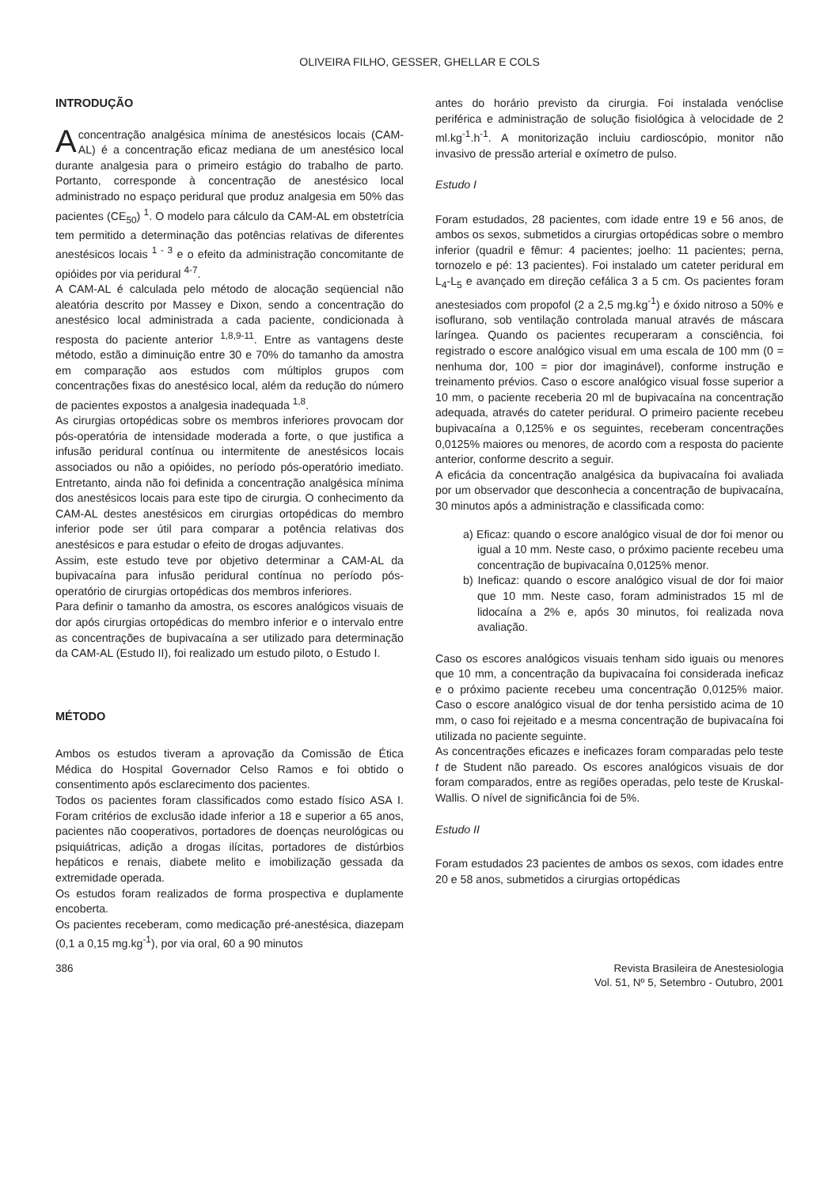OLIVEIRA FILHO, GESSER, GHELLAR E COLS
INTRODUÇÃO
Aconcentração analgésica mínima de anestésicos locais (CAM-AL) é a concentração eficaz mediana de um anestésico local durante analgesia para o primeiro estágio do trabalho de parto. Portanto, corresponde à concentração de anestésico local administrado no espaço peridural que produz analgesia em 50% das pacientes (CE<sub>50</sub>) <sup>1</sup>. O modelo para cálculo da CAM-AL em obstetrícia tem permitido a determinação das potências relativas de diferentes anestésicos locais <sup>1 - 3</sup> e o efeito da administração concomitante de opióides por via peridural <sup>4-7</sup>.
A CAM-AL é calculada pelo método de alocação seqüencial não aleatória descrito por Massey e Dixon, sendo a concentração do anestésico local administrada a cada paciente, condicionada à resposta do paciente anterior <sup>1,8,9-11</sup>. Entre as vantagens deste método, estão a diminuição entre 30 e 70% do tamanho da amostra em comparação aos estudos com múltiplos grupos com concentrações fixas do anestésico local, além da redução do número de pacientes expostos a analgesia inadequada <sup>1,8</sup>.
As cirurgias ortopédicas sobre os membros inferiores provocam dor pós-operatória de intensidade moderada a forte, o que justifica a infusão peridural contínua ou intermitente de anestésicos locais associados ou não a opióides, no período pós-operatório imediato. Entretanto, ainda não foi definida a concentração analgésica mínima dos anestésicos locais para este tipo de cirurgia. O conhecimento da CAM-AL destes anestésicos em cirurgias ortopédicas do membro inferior pode ser útil para comparar a potência relativas dos anestésicos e para estudar o efeito de drogas adjuvantes.
Assim, este estudo teve por objetivo determinar a CAM-AL da bupivacaína para infusão peridural contínua no período pós-operatório de cirurgias ortopédicas dos membros inferiores.
Para definir o tamanho da amostra, os escores analógicos visuais de dor após cirurgias ortopédicas do membro inferior e o intervalo entre as concentrações de bupivacaína a ser utilizado para determinação da CAM-AL (Estudo II), foi realizado um estudo piloto, o Estudo I.
MÉTODO
Ambos os estudos tiveram a aprovação da Comissão de Ética Médica do Hospital Governador Celso Ramos e foi obtido o consentimento após esclarecimento dos pacientes.
Todos os pacientes foram classificados como estado físico ASA I. Foram critérios de exclusão idade inferior a 18 e superior a 65 anos, pacientes não cooperativos, portadores de doenças neurológicas ou psiquiátricas, adição a drogas ilícitas, portadores de distúrbios hepáticos e renais, diabete melito e imobilização gessada da extremidade operada.
Os estudos foram realizados de forma prospectiva e duplamente encoberta.
Os pacientes receberam, como medicação pré-anestésica, diazepam (0,1 a 0,15 mg.kg<sup>-1</sup>), por via oral, 60 a 90 minutos
antes do horário previsto da cirurgia. Foi instalada venóclise periférica e administração de solução fisiológica à velocidade de 2 ml.kg<sup>-1</sup>.h<sup>-1</sup>. A monitorização incluiu cardioscópio, monitor não invasivo de pressão arterial e oxímetro de pulso.
Estudo I
Foram estudados, 28 pacientes, com idade entre 19 e 56 anos, de ambos os sexos, submetidos a cirurgias ortopédicas sobre o membro inferior (quadril e fêmur: 4 pacientes; joelho: 11 pacientes; perna, tornozelo e pé: 13 pacientes). Foi instalado um cateter peridural em L<sub>4</sub>-L<sub>5</sub> e avançado em direção cefálica 3 a 5 cm. Os pacientes foram anestesiados com propofol (2 a 2,5 mg.kg<sup>-1</sup>) e óxido nitroso a 50% e isoflurano, sob ventilação controlada manual através de máscara laríngea. Quando os pacientes recuperaram a consciência, foi registrado o escore analógico visual em uma escala de 100 mm (0 = nenhuma dor, 100 = pior dor imaginável), conforme instrução e treinamento prévios. Caso o escore analógico visual fosse superior a 10 mm, o paciente receberia 20 ml de bupivacaína na concentração adequada, através do cateter peridural. O primeiro paciente recebeu bupivacaína a 0,125% e os seguintes, receberam concentrações 0,0125% maiores ou menores, de acordo com a resposta do paciente anterior, conforme descrito a seguir.
A eficácia da concentração analgésica da bupivacaína foi avaliada por um observador que desconhecia a concentração de bupivacaína, 30 minutos após a administração e classificada como:
a) Eficaz: quando o escore analógico visual de dor foi menor ou igual a 10 mm. Neste caso, o próximo paciente recebeu uma concentração de bupivacaína 0,0125% menor.
b) Ineficaz: quando o escore analógico visual de dor foi maior que 10 mm. Neste caso, foram administrados 15 ml de lidocaína a 2% e, após 30 minutos, foi realizada nova avaliação.
Caso os escores analógicos visuais tenham sido iguais ou menores que 10 mm, a concentração da bupivacaína foi considerada ineficaz e o próximo paciente recebeu uma concentração 0,0125% maior. Caso o escore analógico visual de dor tenha persistido acima de 10 mm, o caso foi rejeitado e a mesma concentração de bupivacaína foi utilizada no paciente seguinte.
As concentrações eficazes e ineficazes foram comparadas pelo teste t de Student não pareado. Os escores analógicos visuais de dor foram comparados, entre as regiões operadas, pelo teste de Kruskal-Wallis. O nível de significância foi de 5%.
Estudo II
Foram estudados 23 pacientes de ambos os sexos, com idades entre 20 e 58 anos, submetidos a cirurgias ortopédicas
386 Revista Brasileira de Anestesiologia
Vol. 51, Nº 5, Setembro - Outubro, 2001